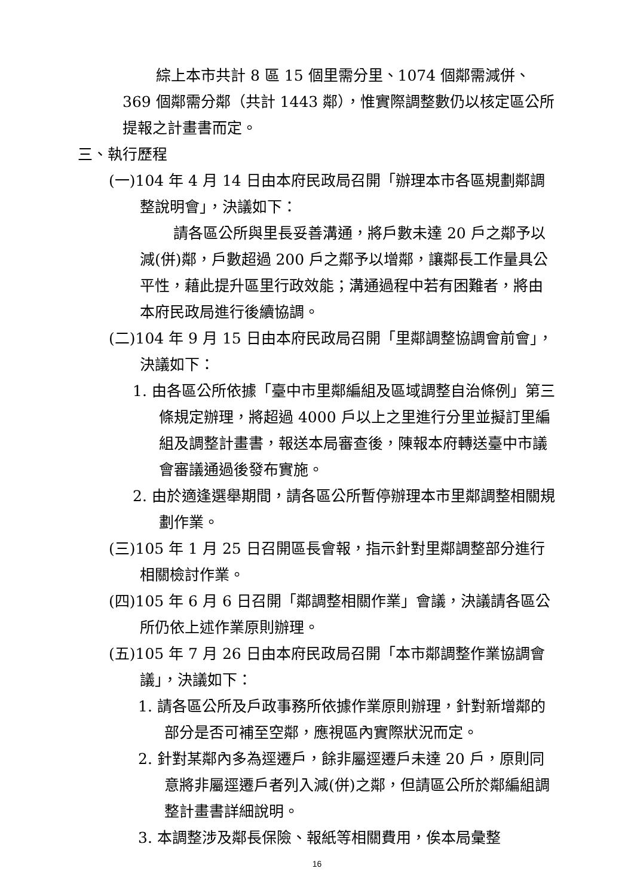綜上本市共計 8 區 15 個里需分里、1074 個鄰需減併、369 個鄰需分鄰（共計 1443 鄰），惟實際調整數仍以核定區公所提報之計畫書而定。
三、執行歷程
(一)104 年 4 月 14 日由本府民政局召開「辦理本市各區規劃鄰調整說明會」，決議如下：
請各區公所與里長妥善溝通，將戶數未達 20 戶之鄰予以減(併)鄰，戶數超過 200 戶之鄰予以增鄰，讓鄰長工作量具公平性，藉此提升區里行政效能；溝通過程中若有困難者，將由本府民政局進行後續協調。
(二)104 年 9 月 15 日由本府民政局召開「里鄰調整協調會前會」，決議如下：
1. 由各區公所依據「臺中市里鄰編組及區域調整自治條例」第三條規定辦理，將超過 4000 戶以上之里進行分里並擬訂里編組及調整計畫書，報送本局審查後，陳報本府轉送臺中市議會審議通過後發布實施。
2. 由於適逢選舉期間，請各區公所暫停辦理本市里鄰調整相關規劃作業。
(三)105 年 1 月 25 日召開區長會報，指示針對里鄰調整部分進行相關檢討作業。
(四)105 年 6 月 6 日召開「鄰調整相關作業」會議，決議請各區公所仍依上述作業原則辦理。
(五)105 年 7 月 26 日由本府民政局召開「本市鄰調整作業協調會議」，決議如下：
1. 請各區公所及戶政事務所依據作業原則辦理，針對新增鄰的部分是否可補至空鄰，應視區內實際狀況而定。
2. 針對某鄰內多為逕遷戶，餘非屬逕遷戶未達 20 戶，原則同意將非屬逕遷戶者列入減(併)之鄰，但請區公所於鄰編組調整計畫書詳細說明。
3. 本調整涉及鄰長保險、報紙等相關費用，俟本局彙整
16